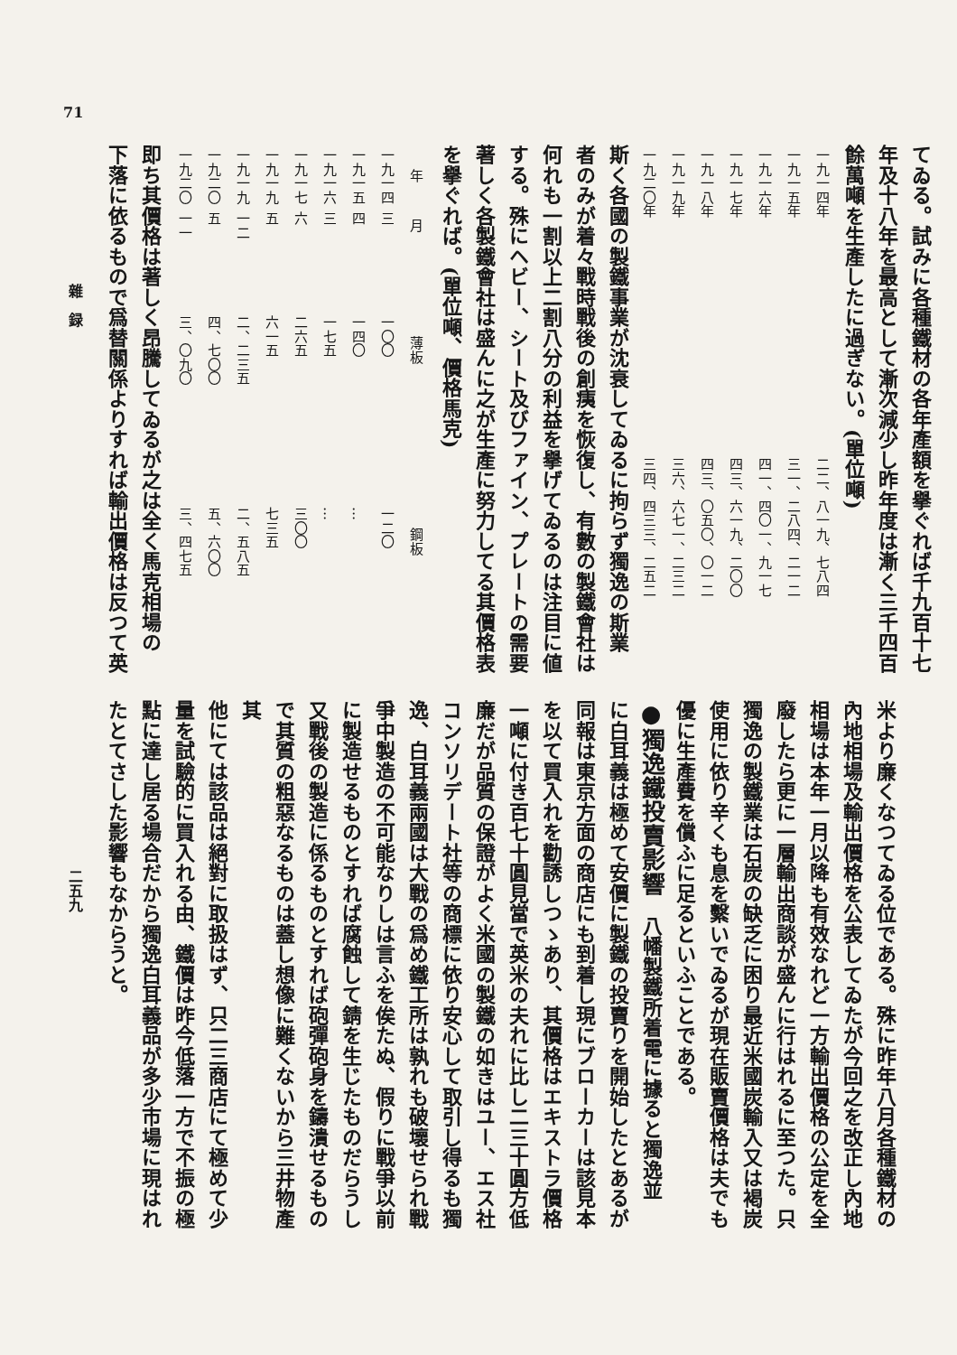てゐる。試みに各種鐵材の各年產額を擧ぐれば千九百十七
年及十八年を最高として漸次減少し昨年度は漸く三千四百
餘萬噸を生產したに過ぎない。(單位噸)
| 一九一四年 | 二二、八一九、七八四 |
| 一九一五年 | 三一、二八四、二一二 |
| 一九一六年 | 四一、四〇一、九一七 |
| 一九一七年 | 四三、六一九、二〇〇 |
| 一九一八年 | 四三、〇五〇、〇一二 |
| 一九一九年 | 三六、六七一、二三二 |
| 一九二〇年 | 三四、四三三、二五二 |
斯く各國の製鐵事業が沈衰してゐるに拘らず獨逸の斯業
者のみが着々戰時戰後の創痍を恢復し、有數の製鐵會社は
何れも一割以上二割八分の利益を擧げてゐるのは注目に値
する。殊にヘビー、シート及びファイン、プレートの需要
著しく各製鐵會社は盛んに之が生產に努力してる其價格表
を擧ぐれば。(單位噸、價格馬克)
| 年 | 月 | 薄板 | 鋼板 |
| --- | --- | --- | --- |
| 一九一四 | 三 | 一〇〇 | 一二〇 |
| 一九一五 | 四 | 一四〇 | … |
| 一九一六 | 三 | 一七五 | … |
| 一九一七 | 六 | 二六五 | 三〇〇 |
| 一九一九 | 五 | 六一五 | 七三五 |
| 一九一九 | 一二 | 二、二三五 | 二、五八五 |
| 一九二〇 | 五 | 四、七〇〇 | 五、六〇〇 |
| 一九二〇 | 一一 | 三、〇九〇 | 三、四七五 |
即ち其價格は著しく昂騰してゐるが之は全く馬克相場の
下落に依るもので爲替關係よりすれば輸出價格は反つて英
米より廉くなつてゐる位である。殊に昨年八月各種鐵材の
內地相場及輸出價格を公表してゐたが今回之を改正し內地
相場は本年一月以降も有效なれど一方輸出價格の公定を全
廢したら更に一層輸出商談が盛んに行はれるに至つた。只
獨逸の製鐵業は石炭の缺乏に困り最近米國炭輸入又は褐炭
使用に依り辛くも息を繫いでゐるが現在販賣價格は夫でも
優に生產費を償ふに足るといふことである。
●獨逸鐵投賣影響　八幡製鐵所着電に據ると獨逸並
に白耳義は極めて安價に製鐵の投賣りを開始したとあるが
同報は東京方面の商店にも到着し現にブローカーは該見本
を以て買入れを勸誘しつゝあり、其價格はエキストラ價格
一噸に付き百七十圓見當で英米の夫れに比し二三十圓方低
廉だが品質の保證がよく米國の製鐵の如きはユー、エス社
コンソリデート社等の商標に依り安心して取引し得るも獨
逸、白耳義兩國は大戰の爲め鐵工所は孰れも破壞せられ戰
爭中製造の不可能なりしは言ふを俟たぬ、假りに戰爭以前
に製造せるものとすれば腐蝕して錆を生じたものだらうし
又戰後の製造に係るものとすれば砲彈砲身を鑄潰せるもの
で其質の粗惡なるものは蓋し想像に難くないから三井物產其
他にては該品は絕對に取扱はず、只二三商店にて極めて少
量を試驗的に買入れる由、鐵價は昨今低落一方で不振の極
點に達し居る場合だから獨逸白耳義品が多少市場に現はれ
たとてさした影響もなからうと。
71
雜　録
二五九